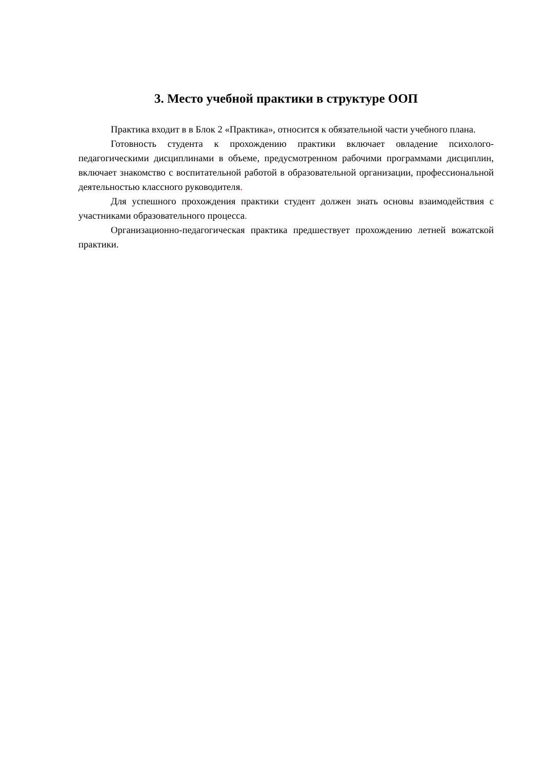3. Место учебной практики в структуре ООП
Практика входит в в Блок 2 «Практика», относится к обязательной части учебного плана.
Готовность студента к прохождению практики включает овладение психолого-педагогическими дисциплинами в объеме, предусмотренном рабочими программами дисциплин, включает знакомство с воспитательной работой в образовательной организации, профессиональной деятельностью классного руководителя.
Для успешного прохождения практики студент должен знать основы взаимодействия с участниками образовательного процесса.
Организационно-педагогическая практика предшествует прохождению летней вожатской практики.